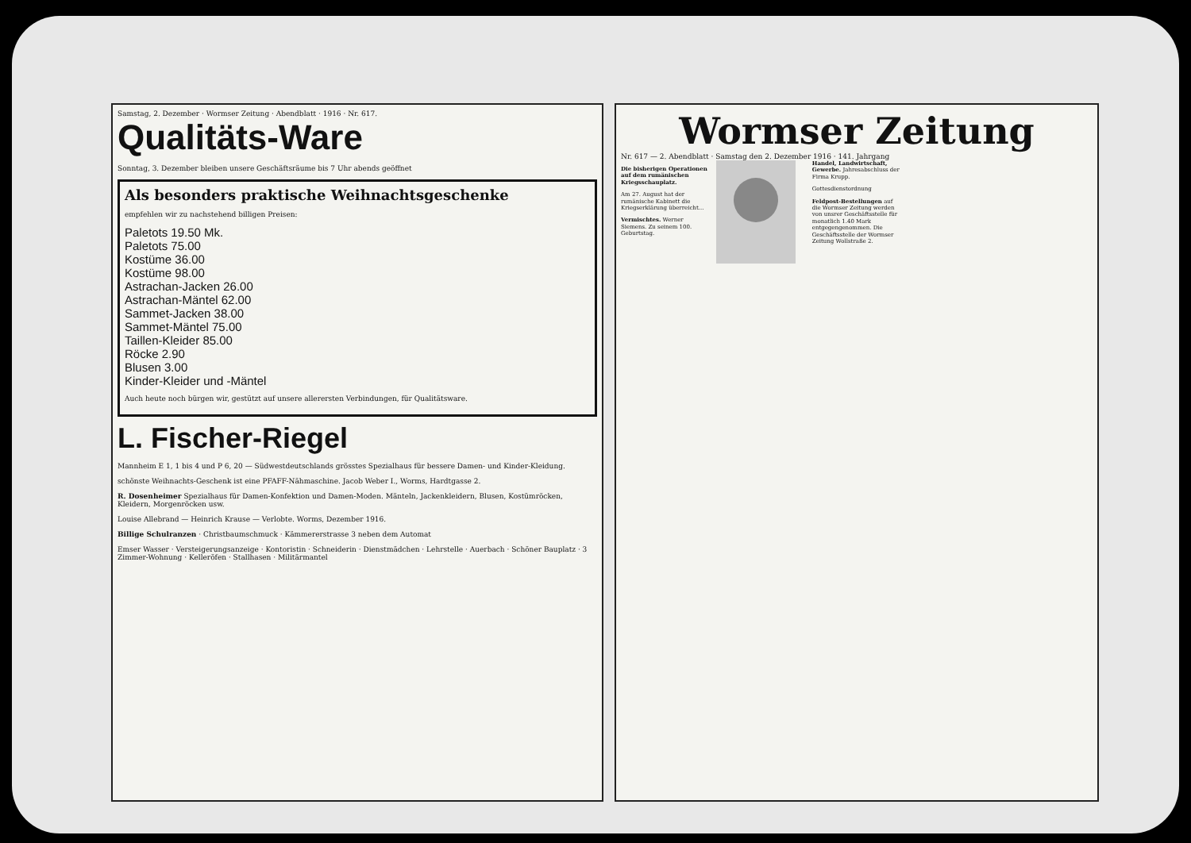Samstag, 2. Dezember · Wormser Zeitung · Abendblatt · 1916 · Nr. 617.
Qualitäts-Ware
Sonntag, 3. Dezember bleiben unsere Geschäftsräume bis 7 Uhr abends geöffnet
Als besonders praktische Weihnachtsgeschenke
empfehlen wir zu nachstehend billigen Preisen:
Paletots 19.50 Mk.
Paletots 75.00
Kostüme 36.00
Kostüme 98.00
Astrachan-Jacken 26.00
Astrachan-Mäntel 62.00
Sammet-Jacken 38.00
Sammet-Mäntel 75.00
Taillen-Kleider 85.00
Röcke 2.90
Blusen 3.00
Kinder-Kleider und -Mäntel
Auch heute noch bürgen wir, gestützt auf unsere allerersten Verbindungen, für Qualitätsware.
L. Fischer-Riegel
Mannheim E 1, 1 bis 4 und P 6, 20 — Südwestdeutschlands grösstes Spezialhaus für bessere Damen- und Kinder-Kleidung.
schönste Weihnachts-Geschenk ist eine PFAFF-Nähmaschine. Jacob Weber I., Worms, Hardtgasse 2.
R. Dosenheimer Spezialhaus für Damen-Konfektion und Damen-Moden. Mänteln, Jackenkleidern, Blusen, Kostümröcken, Kleidern, Morgenröcken usw.
Louise Allebrand — Heinrich Krause — Verlobte. Worms, Dezember 1916.
Billige Schulranzen · Christbaumschmuck · Kämmererstrasse 3 neben dem Automat
Emser Wasser · Versteigerungsanzeige · Kontoristin · Schneiderin · Dienstmädchen · Lehrstelle · Auerbach · Schöner Bauplatz · 3 Zimmer-Wohnung · Kelleröfen · Stallhasen · Militärmantel
Wormser Zeitung
Nr. 617 — 2. Abendblatt · Samstag den 2. Dezember 1916 · 141. Jahrgang
Die bisherigen Operationen auf dem rumänischen Kriegsschauplatz.
Am 27. August hat der rumänische Kabinett die Kriegserklärung überreicht...
Vermischtes. Werner Siemens. Zu seinem 100. Geburtstag.
Handel, Landwirtschaft, Gewerbe. Jahresabschluss der Firma Krupp.
Gottesdienstordnung
Feldpost-Bestellungen auf die Wormser Zeitung werden von unsrer Geschäftsstelle für monatlich 1.40 Mark entgegengenommen. Die Geschäftsstelle der Wormser Zeitung Wollstraße 2.